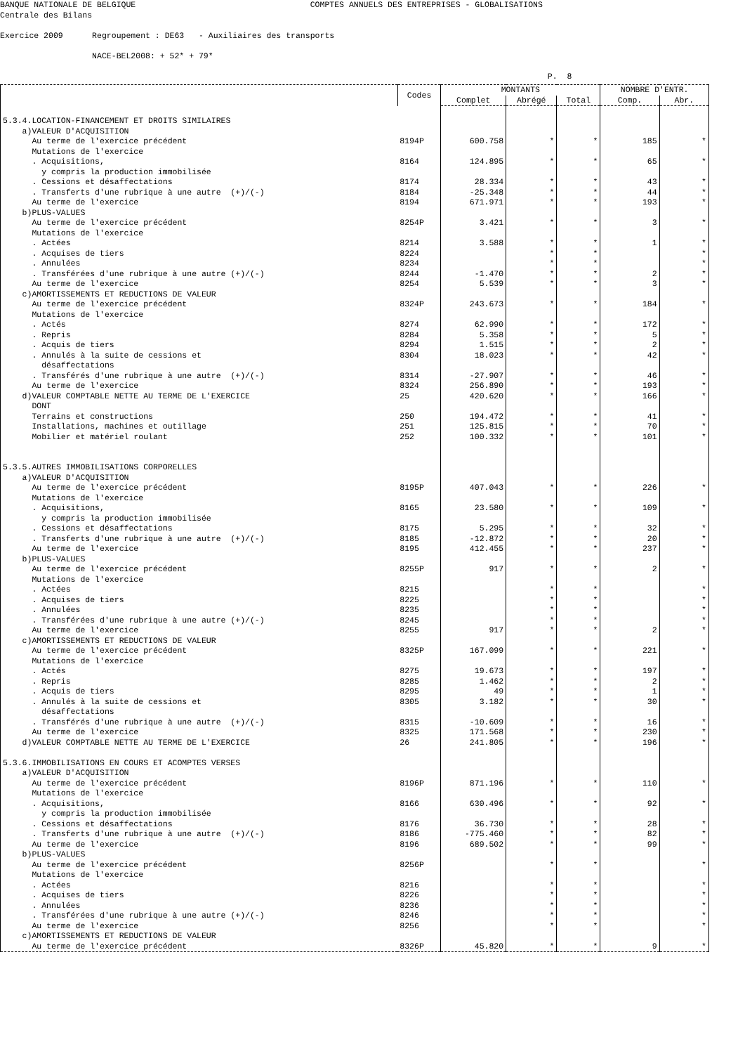BANQUE NATIONALE DE BELGIQUE COMPTES ANNUELS DES ENTREPRISES - GLOBALISATIONS Centrale des Bilans Exercice 2009 Regroupement : DE63 - Auxiliaires des transports NACE-BEL2008: + 52* + 79* P. 8
| | Codes | MONTANTS | | | NOMBRE D'ENTR. | |
| --- | --- | --- | --- | --- | --- | --- |
| | | Complet | Abrégé | Total | Comp. | Abr. |
| 5.3.4.LOCATION-FINANCEMENT ET DROITS SIMILAIRES | | | | | | |
| a)VALEUR D'ACQUISITION | | | | | | |
| Au terme de l'exercice précédent | 8194P | 600.758 | * | * | 185 | * |
| Mutations de l'exercice | | | | | | |
| . Acquisitions, | 8164 | 124.895 | * | * | 65 | * |
| y compris la production immobilisée | | | | | | |
| . Cessions et désaffectations | 8174 | 28.334 | * | * | 43 | * |
| . Transferts d'une rubrique à une autre (+)/(-) | 8184 | -25.348 | * | * | 44 | * |
| Au terme de l'exercice | 8194 | 671.971 | * | * | 193 | * |
| b)PLUS-VALUES | | | | | | |
| Au terme de l'exercice précédent | 8254P | 3.421 | * | * | 3 | * |
| Mutations de l'exercice | | | | | | |
| . Actées | 8214 | 3.588 | * | * | 1 | * |
| . Acquises de tiers | 8224 | | * | * | | * |
| . Annulées | 8234 | | * | * | | * |
| . Transférées d'une rubrique à une autre (+)/(-) | 8244 | -1.470 | * | * | 2 | * |
| Au terme de l'exercice | 8254 | 5.539 | * | * | 3 | * |
| c)AMORTISSEMENTS ET REDUCTIONS DE VALEUR | | | | | | |
| Au terme de l'exercice précédent | 8324P | 243.673 | * | * | 184 | * |
| Mutations de l'exercice | | | | | | |
| . Actés | 8274 | 62.990 | * | * | 172 | * |
| . Repris | 8284 | 5.358 | * | * | 5 | * |
| . Acquis de tiers | 8294 | 1.515 | * | * | 2 | * |
| . Annulés à la suite de cessions et | 8304 | 18.023 | * | * | 42 | * |
| désaffectations | | | | | | |
| . Transférés d'une rubrique à une autre (+)/(-) | 8314 | -27.907 | * | * | 46 | * |
| Au terme de l'exercice | 8324 | 256.890 | * | * | 193 | * |
| d)VALEUR COMPTABLE NETTE AU TERME DE L'EXERCICE | 25 | 420.620 | * | * | 166 | * |
| DONT | | | | | | |
| Terrains et constructions | 250 | 194.472 | * | * | 41 | * |
| Installations, machines et outillage | 251 | 125.815 | * | * | 70 | * |
| Mobilier et matériel roulant | 252 | 100.332 | * | * | 101 | * |
| 5.3.5.AUTRES IMMOBILISATIONS CORPORELLES | | | | | | |
| a)VALEUR D'ACQUISITION | | | | | | |
| Au terme de l'exercice précédent | 8195P | 407.043 | * | * | 226 | * |
| Mutations de l'exercice | | | | | | |
| . Acquisitions, | 8165 | 23.580 | * | * | 109 | * |
| y compris la production immobilisée | | | | | | |
| . Cessions et désaffectations | 8175 | 5.295 | * | * | 32 | * |
| . Transferts d'une rubrique à une autre (+)/(-) | 8185 | -12.872 | * | * | 20 | * |
| Au terme de l'exercice | 8195 | 412.455 | * | * | 237 | * |
| b)PLUS-VALUES | | | | | | |
| Au terme de l'exercice précédent | 8255P | 917 | * | * | 2 | * |
| Mutations de l'exercice | | | | | | |
| . Actées | 8215 | | * | * | | * |
| . Acquises de tiers | 8225 | | * | * | | * |
| . Annulées | 8235 | | * | * | | * |
| . Transférées d'une rubrique à une autre (+)/(-) | 8245 | | * | * | | * |
| Au terme de l'exercice | 8255 | 917 | * | * | 2 | * |
| c)AMORTISSEMENTS ET REDUCTIONS DE VALEUR | | | | | | |
| Au terme de l'exercice précédent | 8325P | 167.099 | * | * | 221 | * |
| Mutations de l'exercice | | | | | | |
| . Actés | 8275 | 19.673 | * | * | 197 | * |
| . Repris | 8285 | 1.462 | * | * | 2 | * |
| . Acquis de tiers | 8295 | 49 | * | * | 1 | * |
| . Annulés à la suite de cessions et | 8305 | 3.182 | * | * | 30 | * |
| désaffectations | | | | | | |
| . Transférés d'une rubrique à une autre (+)/(-) | 8315 | -10.609 | * | * | 16 | * |
| Au terme de l'exercice | 8325 | 171.568 | * | * | 230 | * |
| d)VALEUR COMPTABLE NETTE AU TERME DE L'EXERCICE | 26 | 241.805 | * | * | 196 | * |
| 5.3.6.IMMOBILISATIONS EN COURS ET ACOMPTES VERSES | | | | | | |
| a)VALEUR D'ACQUISITION | | | | | | |
| Au terme de l'exercice précédent | 8196P | 871.196 | * | * | 110 | * |
| Mutations de l'exercice | | | | | | |
| . Acquisitions, | 8166 | 630.496 | * | * | 92 | * |
| y compris la production immobilisée | | | | | | |
| . Cessions et désaffectations | 8176 | 36.730 | * | * | 28 | * |
| . Transferts d'une rubrique à une autre (+)/(-) | 8186 | -775.460 | * | * | 82 | * |
| Au terme de l'exercice | 8196 | 689.502 | * | * | 99 | * |
| b)PLUS-VALUES | | | | | | |
| Au terme de l'exercice précédent | 8256P | | * | * | | * |
| Mutations de l'exercice | | | | | | |
| . Actées | 8216 | | * | * | | * |
| . Acquises de tiers | 8226 | | * | * | | * |
| . Annulées | 8236 | | * | * | | * |
| . Transférées d'une rubrique à une autre (+)/(-) | 8246 | | * | * | | * |
| Au terme de l'exercice | 8256 | | * | * | | * |
| c)AMORTISSEMENTS ET REDUCTIONS DE VALEUR | | | | | | |
| Au terme de l'exercice précédent | 8326P | 45.820 | * | * | 9 | * |